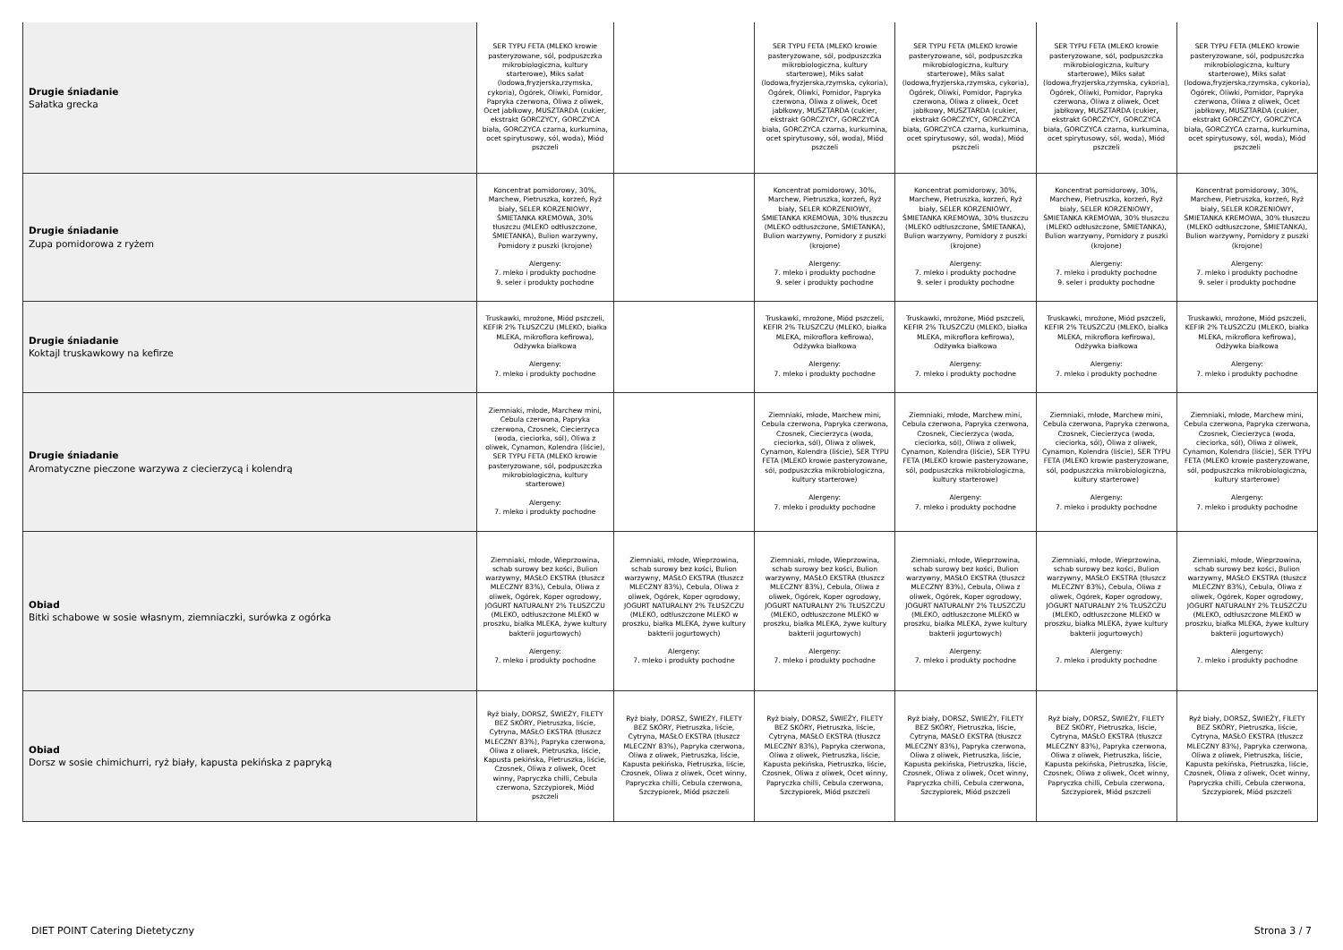| Drugie śniadanie Sałatka grecka | SER TYPU FETA (MLEKO krowie pasteryzowane, sól, podpuszczka mikrobiologiczna, kultury starterowe), Miks sałat (lodowa,fryzjerska,rzymska, cykoria), Ogórek, Oliwki, Pomidor, Papryka czerwona, Oliwa z oliwek, Ocet jabłkowy, MUSZTARDA (cukier, ekstrakt GORCZYCY, GORCZYCA biała, GORCZYCA czarna, kurkumina, ocet spirytusowy, sól, woda), Miód pszczeli | | SER TYPU FETA (MLEKO krowie pasteryzowane, sól, podpuszczka mikrobiologiczna, kultury starterowe), Miks sałat (lodowa,fryzjerska,rzymska, cykoria), Ogórek, Oliwki, Pomidor, Papryka czerwona, Oliwa z oliwek, Ocet jabłkowy, MUSZTARDA (cukier, ekstrakt GORCZYCY, GORCZYCA biała, GORCZYCA czarna, kurkumina, ocet spirytusowy, sól, woda), Miód pszczeli | SER TYPU FETA (MLEKO krowie pasteryzowane, sól, podpuszczka mikrobiologiczna, kultury starterowe), Miks sałat (lodowa,fryzjerska,rzymska, cykoria), Ogórek, Oliwki, Pomidor, Papryka czerwona, Oliwa z oliwek, Ocet jabłkowy, MUSZTARDA (cukier, ekstrakt GORCZYCY, GORCZYCA biała, GORCZYCA czarna, kurkumina, ocet spirytusowy, sól, woda), Miód pszczeli | SER TYPU FETA (MLEKO krowie pasteryzowane, sól, podpuszczka mikrobiologiczna, kultury starterowe), Miks sałat (lodowa,fryzjerska,rzymska, cykoria), Ogórek, Oliwki, Pomidor, Papryka czerwona, Oliwa z oliwek, Ocet jabłkowy, MUSZTARDA (cukier, ekstrakt GORCZYCY, GORCZYCA biała, GORCZYCA czarna, kurkumina, ocet spirytusowy, sól, woda), Miód pszczeli | SER TYPU FETA (MLEKO krowie pasteryzowane, sól, podpuszczka mikrobiologiczna, kultury starterowe), Miks sałat (lodowa,fryzjerska,rzymska, cykoria), Ogórek, Oliwki, Pomidor, Papryka czerwona, Oliwa z oliwek, Ocet jabłkowy, MUSZTARDA (cukier, ekstrakt GORCZYCY, GORCZYCA biała, GORCZYCA czarna, kurkumina, ocet spirytusowy, sól, woda), Miód pszczeli |
| Drugie śniadanie Zupa pomidorowa z ryżem | Koncentrat pomidorowy, 30%, Marchew, Pietruszka, korzeń, Ryż biały, SELER KORZENIOWY, ŚMIETANKA KREMOWA, 30% tłuszczu (MLEKO odtłuszczone, ŚMIETANKA), Bulion warzywny, Pomidory z puszki (krojone) Alergeny: 7. mleko i produkty pochodne 9. seler i produkty pochodne | | Koncentrat pomidorowy, 30%, Marchew, Pietruszka, korzeń, Ryż biały, SELER KORZENIOWY, ŚMIETANKA KREMOWA, 30% tłuszczu (MLEKO odtłuszczone, ŚMIETANKA), Bulion warzywny, Pomidory z puszki (krojone) Alergeny: 7. mleko i produkty pochodne 9. seler i produkty pochodne | Koncentrat pomidorowy, 30%, Marchew, Pietruszka, korzeń, Ryż biały, SELER KORZENIOWY, ŚMIETANKA KREMOWA, 30% tłuszczu (MLEKO odtłuszczone, ŚMIETANKA), Bulion warzywny, Pomidory z puszki (krojone) Alergeny: 7. mleko i produkty pochodne 9. seler i produkty pochodne | Koncentrat pomidorowy, 30%, Marchew, Pietruszka, korzeń, Ryż biały, SELER KORZENIOWY, ŚMIETANKA KREMOWA, 30% tłuszczu (MLEKO odtłuszczone, ŚMIETANKA), Bulion warzywny, Pomidory z puszki (krojone) Alergeny: 7. mleko i produkty pochodne 9. seler i produkty pochodne | Koncentrat pomidorowy, 30%, Marchew, Pietruszka, korzeń, Ryż biały, SELER KORZENIOWY, ŚMIETANKA KREMOWA, 30% tłuszczu (MLEKO odtłuszczone, ŚMIETANKA), Bulion warzywny, Pomidory z puszki (krojone) Alergeny: 7. mleko i produkty pochodne 9. seler i produkty pochodne |
| Drugie śniadanie Koktajl truskawkowy na kefirze | Truskawki, mrożone, Miód pszczeli, KEFIR 2% TŁUSZCZU (MLEKO, białka MLEKA, mikroflora kefirowa), Odżywka białkowa Alergeny: 7. mleko i produkty pochodne | | Truskawki, mrożone, Miód pszczeli, KEFIR 2% TŁUSZCZU (MLEKO, białka MLEKA, mikroflora kefirowa), Odżywka białkowa Alergeny: 7. mleko i produkty pochodne | Truskawki, mrożone, Miód pszczeli, KEFIR 2% TŁUSZCZU (MLEKO, białka MLEKA, mikroflora kefirowa), Odżywka białkowa Alergeny: 7. mleko i produkty pochodne | Truskawki, mrożone, Miód pszczeli, KEFIR 2% TŁUSZCZU (MLEKO, białka MLEKA, mikroflora kefirowa), Odżywka białkowa Alergeny: 7. mleko i produkty pochodne | Truskawki, mrożone, Miód pszczeli, KEFIR 2% TŁUSZCZU (MLEKO, białka MLEKA, mikroflora kefirowa), Odżywka białkowa Alergeny: 7. mleko i produkty pochodne |
| Drugie śniadanie Aromatyczne pieczone warzywa z ciecierzycą i kolendrą | Ziemniaki, młode, Marchew mini, Cebula czerwona, Papryka czerwona, Czosnek, Ciecierzyca (woda, cieciorka, sól), Oliwa z oliwek, Cynamon, Kolendra (liście), SER TYPU FETA (MLEKO krowie pasteryzowane, sól, podpuszczka mikrobiologiczna, kultury starterowe) Alergeny: 7. mleko i produkty pochodne | | Ziemniaki, młode, Marchew mini, Cebula czerwona, Papryka czerwona, Czosnek, Ciecierzyca (woda, cieciorka, sól), Oliwa z oliwek, Cynamon, Kolendra (liście), SER TYPU FETA (MLEKO krowie pasteryzowane, sól, podpuszczka mikrobiologiczna, kultury starterowe) Alergeny: 7. mleko i produkty pochodne | Ziemniaki, młode, Marchew mini, Cebula czerwona, Papryka czerwona, Czosnek, Ciecierzyca (woda, cieciorka, sól), Oliwa z oliwek, Cynamon, Kolendra (liście), SER TYPU FETA (MLEKO krowie pasteryzowane, sól, podpuszczka mikrobiologiczna, kultury starterowe) Alergeny: 7. mleko i produkty pochodne | Ziemniaki, młode, Marchew mini, Cebula czerwona, Papryka czerwona, Czosnek, Ciecierzyca (woda, cieciorka, sól), Oliwa z oliwek, Cynamon, Kolendra (liście), SER TYPU FETA (MLEKO krowie pasteryzowane, sól, podpuszczka mikrobiologiczna, kultury starterowe) Alergeny: 7. mleko i produkty pochodne | Ziemniaki, młode, Marchew mini, Cebula czerwona, Papryka czerwona, Czosnek, Ciecierzyca (woda, cieciorka, sól), Oliwa z oliwek, Cynamon, Kolendra (liście), SER TYPU FETA (MLEKO krowie pasteryzowane, sól, podpuszczka mikrobiologiczna, kultury starterowe) Alergeny: 7. mleko i produkty pochodne |
| Obiad Bitki schabowe w sosie własnym, ziemniaczki, surówka z ogórka | Ziemniaki, młode, Wieprzowina, schab surowy bez kości, Bulion warzywny, MASŁO EKSTRA (tłuszcz MLECZNY 83%), Cebula, Oliwa z oliwek, Ogórek, Koper ogrodowy, JOGURT NATURALNY 2% TŁUSZCZU (MLEKO, odtłuszczone MLEKO w proszku, białka MLEKA, żywe kultury bakterii jogurtowych) Alergeny: 7. mleko i produkty pochodne | Ziemniaki, młode, Wieprzowina, schab surowy bez kości, Bulion warzywny, MASŁO EKSTRA (tłuszcz MLECZNY 83%), Cebula, Oliwa z oliwek, Ogórek, Koper ogrodowy, JOGURT NATURALNY 2% TŁUSZCZU (MLEKO, odtłuszczone MLEKO w proszku, białka MLEKA, żywe kultury bakterii jogurtowych) Alergeny: 7. mleko i produkty pochodne | Ziemniaki, młode, Wieprzowina, schab surowy bez kości, Bulion warzywny, MASŁO EKSTRA (tłuszcz MLECZNY 83%), Cebula, Oliwa z oliwek, Ogórek, Koper ogrodowy, JOGURT NATURALNY 2% TŁUSZCZU (MLEKO, odtłuszczone MLEKO w proszku, białka MLEKA, żywe kultury bakterii jogurtowych) Alergeny: 7. mleko i produkty pochodne | Ziemniaki, młode, Wieprzowina, schab surowy bez kości, Bulion warzywny, MASŁO EKSTRA (tłuszcz MLECZNY 83%), Cebula, Oliwa z oliwek, Ogórek, Koper ogrodowy, JOGURT NATURALNY 2% TŁUSZCZU (MLEKO, odtłuszczone MLEKO w proszku, białka MLEKA, żywe kultury bakterii jogurtowych) Alergeny: 7. mleko i produkty pochodne | Ziemniaki, młode, Wieprzowina, schab surowy bez kości, Bulion warzywny, MASŁO EKSTRA (tłuszcz MLECZNY 83%), Cebula, Oliwa z oliwek, Ogórek, Koper ogrodowy, JOGURT NATURALNY 2% TŁUSZCZU (MLEKO, odtłuszczone MLEKO w proszku, białka MLEKA, żywe kultury bakterii jogurtowych) Alergeny: 7. mleko i produkty pochodne | Ziemniaki, młode, Wieprzowina, schab surowy bez kości, Bulion warzywny, MASŁO EKSTRA (tłuszcz MLECZNY 83%), Cebula, Oliwa z oliwek, Ogórek, Koper ogrodowy, JOGURT NATURALNY 2% TŁUSZCZU (MLEKO, odtłuszczone MLEKO w proszku, białka MLEKA, żywe kultury bakterii jogurtowych) Alergeny: 7. mleko i produkty pochodne |
| Obiad Dorsz w sosie chimichurri, ryż biały, kapusta pekińska z papryką | Ryż biały, DORSZ, ŚWIEŻY, FILETY BEZ SKÓRY, Pietruszka, liście, Cytryna, MASŁO EKSTRA (tłuszcz MLECZNY 83%), Papryka czerwona, Oliwa z oliwek, Pietruszka, liście, Kapusta pekińska, Pietruszka, liście, Czosnek, Oliwa z oliwek, Ocet winny, Papryczka chilli, Cebula czerwona, Szczypiorek, Miód pszczeli | Ryż biały, DORSZ, ŚWIEŻY, FILETY BEZ SKÓRY, Pietruszka, liście, Cytryna, MASŁO EKSTRA (tłuszcz MLECZNY 83%), Papryka czerwona, Oliwa z oliwek, Pietruszka, liście, Kapusta pekińska, Pietruszka, liście, Czosnek, Oliwa z oliwek, Ocet winny, Papryczka chilli, Cebula czerwona, Szczypiorek, Miód pszczeli | Ryż biały, DORSZ, ŚWIEŻY, FILETY BEZ SKÓRY, Pietruszka, liście, Cytryna, MASŁO EKSTRA (tłuszcz MLECZNY 83%), Papryka czerwona, Oliwa z oliwek, Pietruszka, liście, Kapusta pekińska, Pietruszka, liście, Czosnek, Oliwa z oliwek, Ocet winny, Papryczka chilli, Cebula czerwona, Szczypiorek, Miód pszczeli | Ryż biały, DORSZ, ŚWIEŻY, FILETY BEZ SKÓRY, Pietruszka, liście, Cytryna, MASŁO EKSTRA (tłuszcz MLECZNY 83%), Papryka czerwona, Oliwa z oliwek, Pietruszka, liście, Kapusta pekińska, Pietruszka, liście, Czosnek, Oliwa z oliwek, Ocet winny, Papryczka chilli, Cebula czerwona, Szczypiorek, Miód pszczeli | Ryż biały, DORSZ, ŚWIEŻY, FILETY BEZ SKÓRY, Pietruszka, liście, Cytryna, MASŁO EKSTRA (tłuszcz MLECZNY 83%), Papryka czerwona, Oliwa z oliwek, Pietruszka, liście, Kapusta pekińska, Pietruszka, liście, Czosnek, Oliwa z oliwek, Ocet winny, Papryczka chilli, Cebula czerwona, Szczypiorek, Miód pszczeli | Ryż biały, DORSZ, ŚWIEŻY, FILETY BEZ SKÓRY, Pietruszka, liście, Cytryna, MASŁO EKSTRA (tłuszcz MLECZNY 83%), Papryka czerwona, Oliwa z oliwek, Pietruszka, liście, Kapusta pekińska, Pietruszka, liście, Czosnek, Oliwa z oliwek, Ocet winny, Papryczka chilli, Cebula czerwona, Szczypiorek, Miód pszczeli |
DIET POINT Catering Dietetyczny
Strona 3 / 7